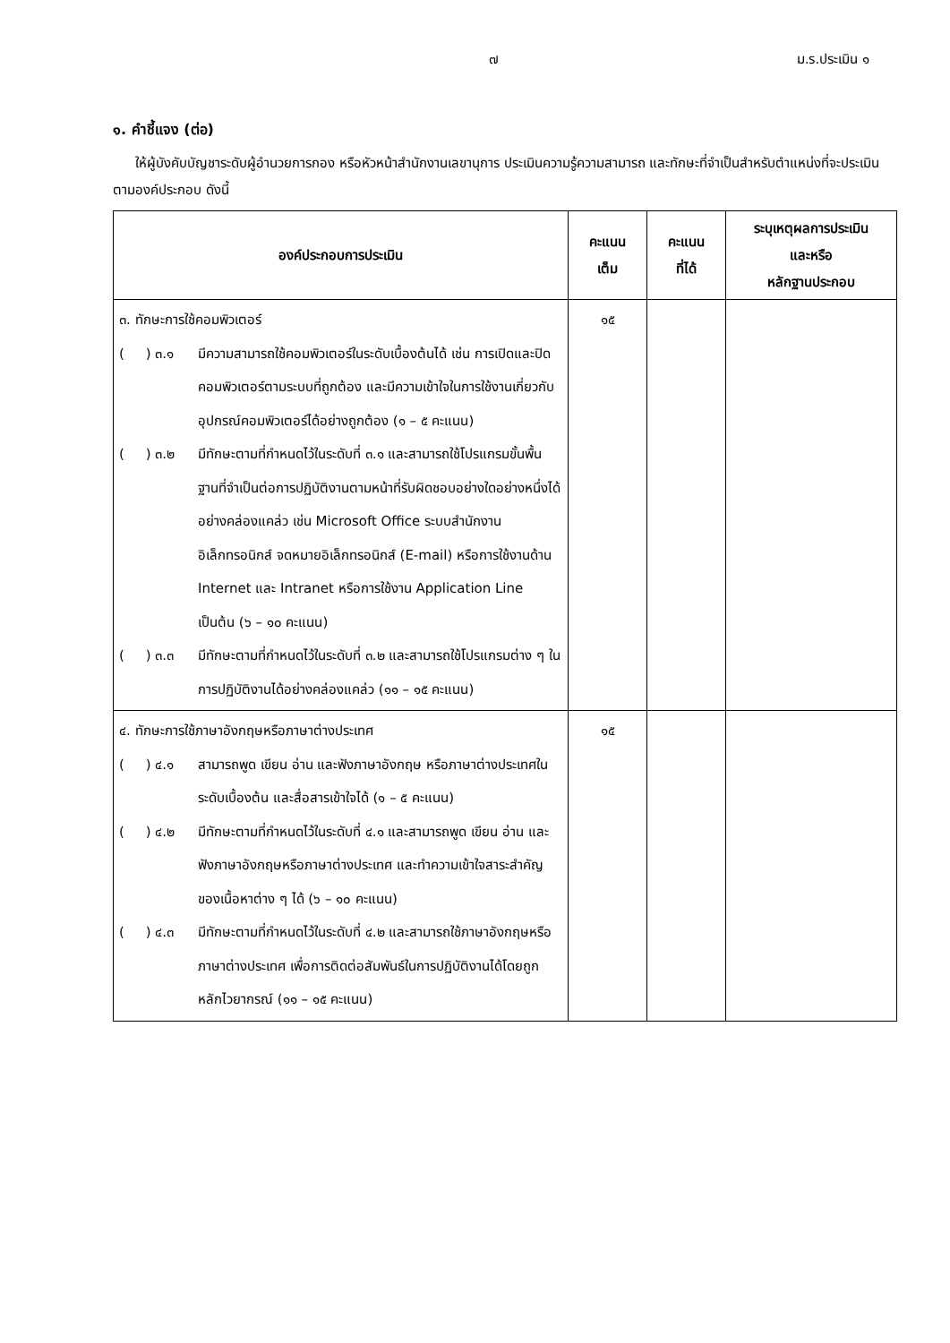๗ ม.ร.ประเมิน ๑
๑. คำชี้แจง (ต่อ)
ให้ผู้บังคับบัญชาระดับผู้อำนวยการกอง หรือหัวหน้าสำนักงานเลขานุการ ประเมินความรู้ความสามารถ และทักษะที่จำเป็นสำหรับตำแหน่งที่จะประเมินตามองค์ประกอบ ดังนี้
| องค์ประกอบการประเมิน | คะแนน เต็ม | คะแนน ที่ได้ | ระบุเหตุผลการประเมิน และหรือ หลักฐานประกอบ |
| --- | --- | --- | --- |
| ๓. ทักษะการใช้คอมพิวเตอร์ ( ) ๓.๑ มีความสามารถใช้คอมพิวเตอร์ในระดับเบื้องต้นได้ เช่น การเปิดและปิดคอมพิวเตอร์ตามระบบที่ถูกต้อง และมีความเข้าใจในการใช้งานเกี่ยวกับอุปกรณ์คอมพิวเตอร์ได้อย่างถูกต้อง (๑ – ๕ คะแนน) ( ) ๓.๒ มีทักษะตามที่กำหนดไว้ในระดับที่ ๓.๑ และสามารถใช้โปรแกรมขั้นพื้นฐานที่จำเป็นต่อการปฏิบัติงานตามหน้าที่รับผิดชอบอย่างใดอย่างหนึ่งได้อย่างคล่องแคล่ว เช่น Microsoft Office ระบบสำนักงานอิเล็กทรอนิกส์ จดหมายอิเล็กทรอนิกส์ (E-mail) หรือการใช้งานด้าน Internet และ Intranet หรือการใช้งาน Application Line เป็นต้น (๖ – ๑๐ คะแนน) ( ) ๓.๓ มีทักษะตามที่กำหนดไว้ในระดับที่ ๓.๒ และสามารถใช้โปรแกรมต่าง ๆ ในการปฏิบัติงานได้อย่างคล่องแคล่ว (๑๑ – ๑๕ คะแนน) | ๑๕ | | |
| ๔. ทักษะการใช้ภาษาอังกฤษหรือภาษาต่างประเทศ ( ) ๔.๑ สามารถพูด เขียน อ่าน และฟังภาษาอังกฤษ หรือภาษาต่างประเทศในระดับเบื้องต้น และสื่อสารเข้าใจได้ (๑ – ๕ คะแนน) ( ) ๔.๒ มีทักษะตามที่กำหนดไว้ในระดับที่ ๔.๑ และสามารถพูด เขียน อ่าน และฟังภาษาอังกฤษหรือภาษาต่างประเทศ และทำความเข้าใจสาระสำคัญของเนื้อหาต่าง ๆ ได้ (๖ – ๑๐ คะแนน) ( ) ๔.๓ มีทักษะตามที่กำหนดไว้ในระดับที่ ๔.๒ และสามารถใช้ภาษาอังกฤษหรือภาษาต่างประเทศ เพื่อการติดต่อสัมพันธ์ในการปฏิบัติงานได้โดยถูกหลักไวยากรณ์ (๑๑ – ๑๕ คะแนน) | ๑๕ | | |